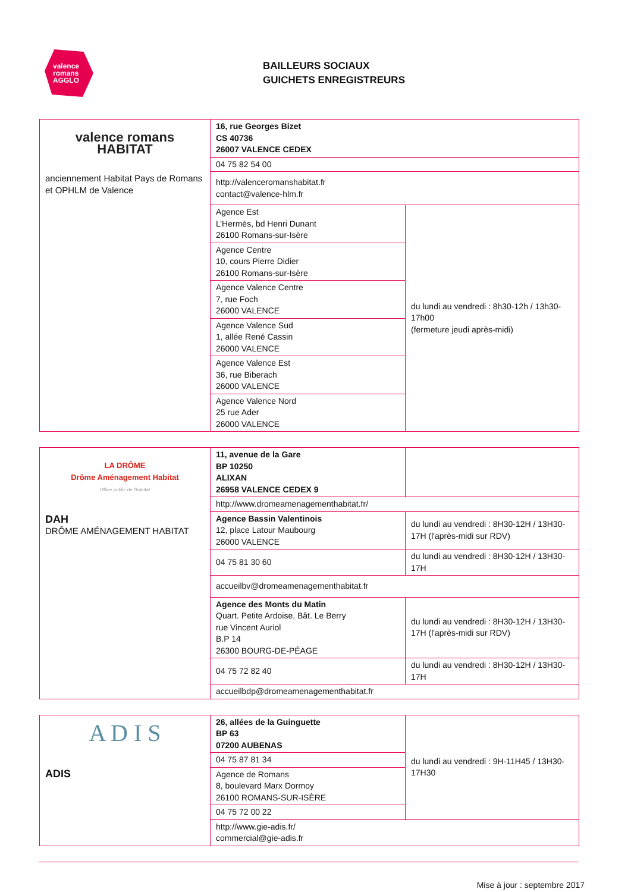valence
romans
AGGLO
BAILLEURS SOCIAUX
GUICHETS ENREGISTREURS
| valence romans HABITAT anciennement Habitat Pays de Romans et OPHLM de Valence | 16, rue Georges Bizet CS 40736 26007 VALENCE CEDEX | |
| | 04 75 82 54 00 | |
| | http://valenceromanshabitat.fr contact@valence-hlm.fr | |
| | Agence Est L’Hermès, bd Henri Dunant 26100 Romans-sur-Isère | du lundi au vendredi : 8h30-12h / 13h30-17h00 (fermeture jeudi après-midi) |
| | Agence Centre 10, cours Pierre Didier 26100 Romans-sur-Isère | |
| | Agence Valence Centre 7, rue Foch 26000 VALENCE | |
| | Agence Valence Sud 1, allée René Cassin 26000 VALENCE | |
| | Agence Valence Est 36, rue Biberach 26000 VALENCE | |
| | Agence Valence Nord 25 rue Ader 26000 VALENCE | |
| LA DRÔME Drôme Aménagement Habitat Office public de l'habitat DAH DRÔME AMÉNAGEMENT HABITAT | 11, avenue de la Gare BP 10250 ALIXAN 26958 VALENCE CEDEX 9 | |
| | http://www.dromeamenagementhabitat.fr/ | |
| | Agence Bassin Valentinois 12, place Latour Maubourg 26000 VALENCE | du lundi au vendredi : 8H30-12H / 13H30-17H (l'après-midi sur RDV) |
| | 04 75 81 30 60 | du lundi au vendredi : 8H30-12H / 13H30-17H |
| | accueilbv@dromeamenagementhabitat.fr | |
| | Agence des Monts du Matin Quart. Petite Ardoise, Bât. Le Berry rue Vincent Auriol B.P 14 26300 BOURG-DE-PÉAGE | du lundi au vendredi : 8H30-12H / 13H30-17H (l'après-midi sur RDV) |
| | 04 75 72 82 40 | du lundi au vendredi : 8H30-12H / 13H30-17H |
| | accueilbdp@dromeamenagementhabitat.fr | |
| A D I S ADIS | 26, allées de la Guinguette BP 63 07200 AUBENAS | du lundi au vendredi : 9H-11H45 / 13H30-17H30 |
| | 04 75 87 81 34 | |
| | Agence de Romans 8, boulevard Marx Dormoy 26100 ROMANS-SUR-ISÈRE | |
| | 04 75 72 00 22 | |
| | http://www.gie-adis.fr/ commercial@gie-adis.fr | |
Mise à jour : septembre 2017